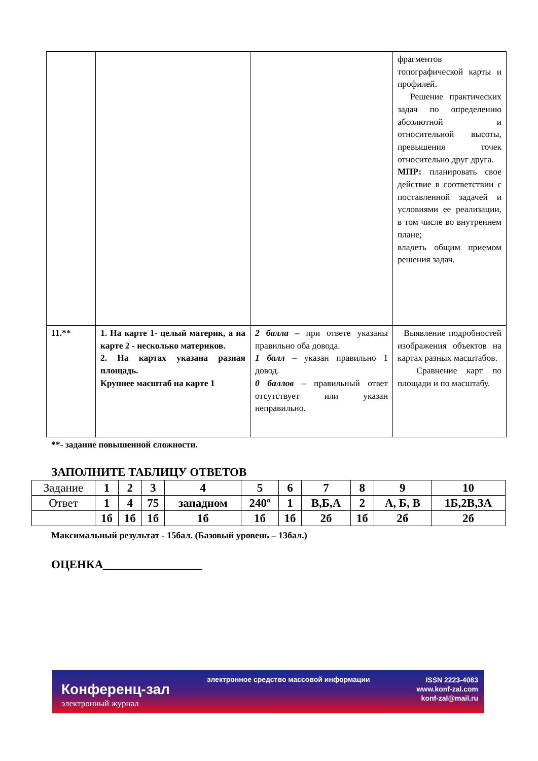| | | | фрагментов топографической карты и профилей. Решение практических задач по определению абсолютной и относительной высоты, превышения точек относительно друг друга. МПР: планировать свое действие в соответствии с поставленной задачей и условиями ее реализации, в том числе во внутреннем плане; владеть общим приемом решения задач. |
| 11.** | 1. На карте 1- целый материк, а на карте 2 - несколько материков. 2. На картах указана разная площадь. Крупнее масштаб на карте 1 | 2 балла – при ответе указаны правильно оба довода. 1 балл – указан правильно 1 довод. 0 баллов – правильный ответ отсутствует или указан неправильно. | Выявление подробностей изображения объектов на картах разных масштабов. Сравнение карт по площади и по масштабу. |
**- задание повышенной сложности.
ЗАПОЛНИТЕ ТАБЛИЦУ ОТВЕТОВ
| Задание | 1 | 2 | 3 | 4 | 5 | 6 | 7 | 8 | 9 | 10 |
| Ответ | 1 | 4 | 75 | западном | 240º | 1 | В,Б,А | 2 | А, Б, В | 1Б,2В,3А |
| | 1б | 1б | 1б | 1б | 1б | 1б | 2б | 1б | 2б | 2б |
Максимальный результат - 15бал. (Базовый уровень – 13бал.)
ОЦЕНКА_________________
Конференц-зал
электронный журнал
электронное средство массовой информации
ISSN 2223-4063
www.konf-zal.com
konf-zal@mail.ru